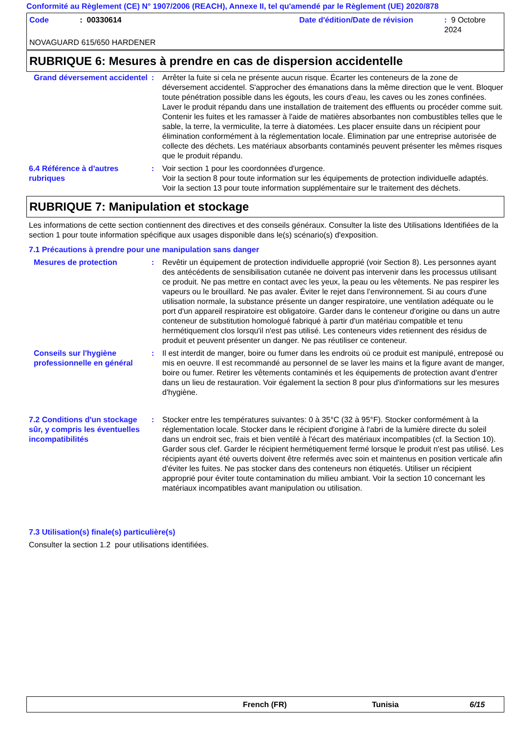Conformité au Règlement (CE) N° 1907/2006 (REACH), Annexe II, tel qu'amendé par le Règlement (UE) 2020/878
Code: 00330614 Date d'édition/Date de révision: 9 Octobre 2024
NOVAGUARD 615/650 HARDENER
RUBRIQUE 6: Mesures à prendre en cas de dispersion accidentelle
Grand déversement accidentel
: Arrêter la fuite si cela ne présente aucun risque. Écarter les conteneurs de la zone de déversement accidentel. S'approcher des émanations dans la même direction que le vent. Bloquer toute pénétration possible dans les égouts, les cours d’eau, les caves ou les zones confinées. Laver le produit répandu dans une installation de traitement des effluents ou procéder comme suit. Contenir les fuites et les ramasser à l'aide de matières absorbantes non combustibles telles que le sable, la terre, la vermiculite, la terre à diatomées. Les placer ensuite dans un récipient pour élimination conformément à la réglementation locale. Élimination par une entreprise autorisée de collecte des déchets. Les matériaux absorbants contaminés peuvent présenter les mêmes risques que le produit répandu.
6.4 Référence à d'autres rubriques
: Voir section 1 pour les coordonnées d'urgence.
Voir la section 8 pour toute information sur les équipements de protection individuelle adaptés.
Voir la section 13 pour toute information supplémentaire sur le traitement des déchets.
RUBRIQUE 7: Manipulation et stockage
Les informations de cette section contiennent des directives et des conseils généraux. Consulter la liste des Utilisations Identifiées de la section 1 pour toute information spécifique aux usages disponible dans le(s) scénario(s) d'exposition.
7.1 Précautions à prendre pour une manipulation sans danger
Mesures de protection : Revêtir un équipement de protection individuelle approprié (voir Section 8). Les personnes ayant des antécédents de sensibilisation cutanée ne doivent pas intervenir dans les processus utilisant ce produit. Ne pas mettre en contact avec les yeux, la peau ou les vêtements. Ne pas respirer les vapeurs ou le brouillard. Ne pas avaler. Éviter le rejet dans l’environnement. Si au cours d'une utilisation normale, la substance présente un danger respiratoire, une ventilation adéquate ou le port d'un appareil respiratoire est obligatoire. Garder dans le conteneur d'origine ou dans un autre conteneur de substitution homologué fabriqué à partir d'un matériau compatible et tenu hermétiquement clos lorsqu'il n'est pas utilisé. Les conteneurs vides retiennent des résidus de produit et peuvent présenter un danger. Ne pas réutiliser ce conteneur.
Conseils sur l'hygiène professionnelle en général
: Il est interdit de manger, boire ou fumer dans les endroits où ce produit est manipulé, entreposé ou mis en oeuvre. Il est recommandé au personnel de se laver les mains et la figure avant de manger, boire ou fumer. Retirer les vêtements contaminés et les équipements de protection avant d'entrer dans un lieu de restauration. Voir également la section 8 pour plus d'informations sur les mesures d'hygiène.
7.2 Conditions d'un stockage sûr, y compris les éventuelles incompatibilités
: Stocker entre les températures suivantes: 0 à 35°C (32 à 95°F). Stocker conformément à la réglementation locale. Stocker dans le récipient d'origine à l'abri de la lumière directe du soleil dans un endroit sec, frais et bien ventilé à l'écart des matériaux incompatibles (cf. la Section 10). Garder sous clef. Garder le récipient hermétiquement fermé lorsque le produit n'est pas utilisé. Les récipients ayant été ouverts doivent être refermés avec soin et maintenus en position verticale afin d'éviter les fuites. Ne pas stocker dans des conteneurs non étiquetés. Utiliser un récipient approprié pour éviter toute contamination du milieu ambiant. Voir la section 10 concernant les matériaux incompatibles avant manipulation ou utilisation.
7.3 Utilisation(s) finale(s) particulière(s)
Consulter la section 1.2 pour utilisations identifiées.
French (FR) Tunisia 6/15